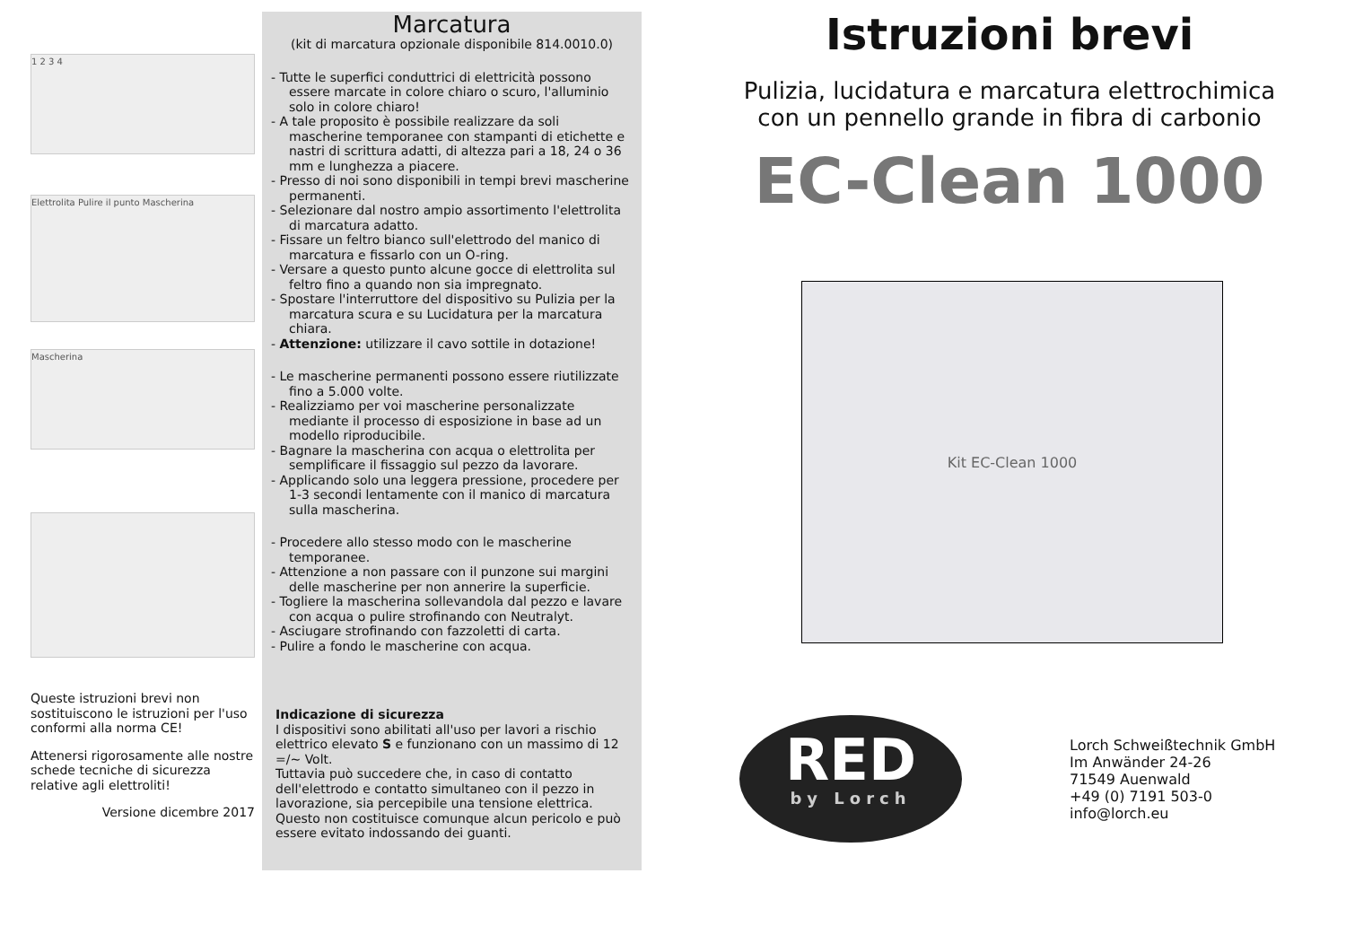1 2 3 4
Elettrolita Pulire il punto Mascherina
Mascherina
Queste istruzioni brevi non sostituiscono le istruzioni per l'uso conformi alla norma CE!
Attenersi rigorosamente alle nostre schede tecniche di sicurezza relative agli elettroliti!
Versione dicembre 2017
Marcatura
(kit di marcatura opzionale disponibile 814.0010.0)
- Tutte le superfici conduttrici di elettricità possono essere marcate in colore chiaro o scuro, l'alluminio solo in colore chiaro!
- A tale proposito è possibile realizzare da soli mascherine temporanee con stampanti di etichette e nastri di scrittura adatti, di altezza pari a 18, 24 o 36 mm e lunghezza a piacere.
- Presso di noi sono disponibili in tempi brevi mascherine permanenti.
- Selezionare dal nostro ampio assortimento l'elettrolita di marcatura adatto.
- Fissare un feltro bianco sull'elettrodo del manico di marcatura e fissarlo con un O-ring.
- Versare a questo punto alcune gocce di elettrolita sul feltro fino a quando non sia impregnato.
- Spostare l'interruttore del dispositivo su Pulizia per la marcatura scura e su Lucidatura per la marcatura chiara.
- Attenzione: utilizzare il cavo sottile in dotazione!
- Le mascherine permanenti possono essere riutilizzate fino a 5.000 volte.
- Realizziamo per voi mascherine personalizzate mediante il processo di esposizione in base ad un modello riproducibile.
- Bagnare la mascherina con acqua o elettrolita per semplificare il fissaggio sul pezzo da lavorare.
- Applicando solo una leggera pressione, procedere per 1-3 secondi lentamente con il manico di marcatura sulla mascherina.
- Procedere allo stesso modo con le mascherine temporanee.
- Attenzione a non passare con il punzone sui margini delle mascherine per non annerire la superficie.
- Togliere la mascherina sollevandola dal pezzo e lavare con acqua o pulire strofinando con Neutralyt.
- Asciugare strofinando con fazzoletti di carta.
- Pulire a fondo le mascherine con acqua.
Indicazione di sicurezza
I dispositivi sono abilitati all'uso per lavori a rischio elettrico elevato S e funzionano con un massimo di 12 =/~ Volt.
Tuttavia può succedere che, in caso di contatto dell'elettrodo e contatto simultaneo con il pezzo in lavorazione, sia percepibile una tensione elettrica.
Questo non costituisce comunque alcun pericolo e può essere evitato indossando dei guanti.
Istruzioni brevi
Pulizia, lucidatura e marcatura elettrochimica
con un pennello grande in fibra di carbonio
EC-Clean 1000
Kit EC-Clean 1000
RED
by Lorch
Lorch Schweißtechnik GmbH
Im Anwänder 24-26
71549 Auenwald
+49 (0) 7191 503-0
info@lorch.eu